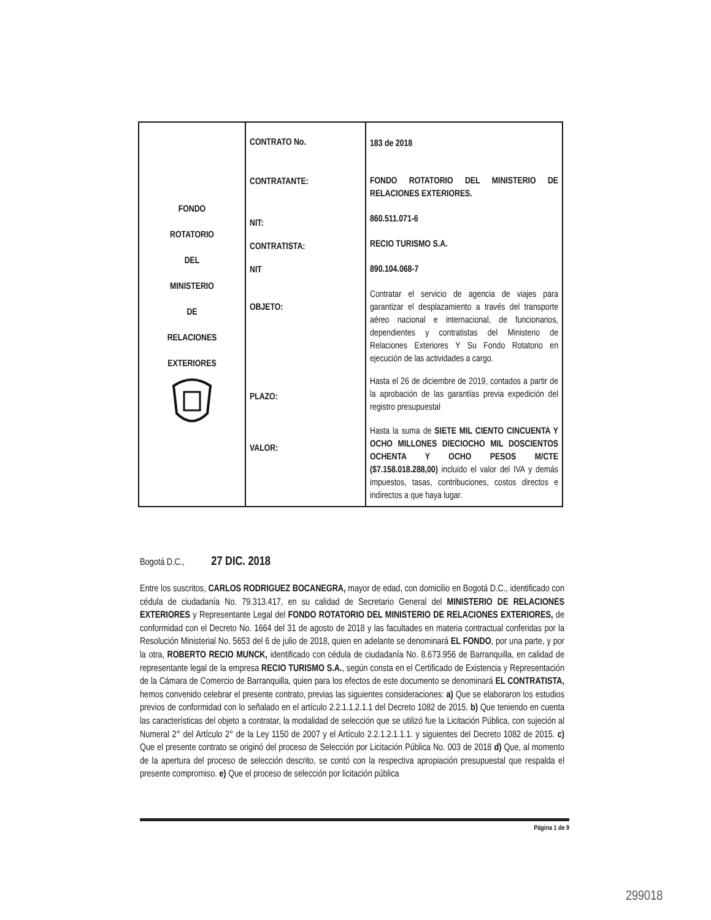| FONDO ROTATORIO DEL MINISTERIO DE RELACIONES EXTERIORES | CONTRATO No. CONTRATANTE: NIT: CONTRATISTA: NIT OBJETO: PLAZO: VALOR: | 183 de 2018 FONDO ROTATORIO DEL MINISTERIO DE RELACIONES EXTERIORES. 860.511.071-6 RECIO TURISMO S.A. 890.104.068-7 Contratar el servicio de agencia de viajes para garantizar el desplazamiento a través del transporte aéreo nacional e internacional, de funcionarios, dependientes y contratistas del Ministerio de Relaciones Exteriores Y Su Fondo Rotatorio en ejecución de las actividades a cargo. Hasta el 26 de diciembre de 2019, contados a partir de la aprobación de las garantías previa expedición del registro presupuestal Hasta la suma de SIETE MIL CIENTO CINCUENTA Y OCHO MILLONES DIECIOCHO MIL DOSCIENTOS OCHENTA Y OCHO PESOS M/CTE ($7.158.018.288,00) incluido el valor del IVA y demás impuestos, tasas, contribuciones, costos directos e indirectos a que haya lugar. |
Bogotá D.C., 27 DIC. 2018
Entre los suscritos, CARLOS RODRIGUEZ BOCANEGRA, mayor de edad, con domicilio en Bogotá D.C., identificado con cédula de ciudadanía No. 79.313.417, en su calidad de Secretario General del MINISTERIO DE RELACIONES EXTERIORES y Representante Legal del FONDO ROTATORIO DEL MINISTERIO DE RELACIONES EXTERIORES, de conformidad con el Decreto No. 1664 del 31 de agosto de 2018 y las facultades en materia contractual conferidas por la Resolución Ministerial No. 5653 del 6 de julio de 2018, quien en adelante se denominará EL FONDO, por una parte, y por la otra, ROBERTO RECIO MUNCK, identificado con cédula de ciudadanía No. 8.673.956 de Barranquilla, en calidad de representante legal de la empresa RECIO TURISMO S.A., según consta en el Certificado de Existencia y Representación de la Cámara de Comercio de Barranquilla, quien para los efectos de este documento se denominará EL CONTRATISTA, hemos convenido celebrar el presente contrato, previas las siguientes consideraciones: a) Que se elaboraron los estudios previos de conformidad con lo señalado en el artículo 2.2.1.1.2.1.1 del Decreto 1082 de 2015. b) Que teniendo en cuenta las características del objeto a contratar, la modalidad de selección que se utilizó fue la Licitación Pública, con sujeción al Numeral 2° del Artículo 2° de la Ley 1150 de 2007 y el Artículo 2.2.1.2.1.1.1. y siguientes del Decreto 1082 de 2015. c) Que el presente contrato se originó del proceso de Selección por Licitación Pública No. 003 de 2018 d) Que, al momento de la apertura del proceso de selección descrito, se contó con la respectiva apropiación presupuestal que respalda el presente compromiso. e) Que el proceso de selección por licitación pública
Página 1 de 9
299018